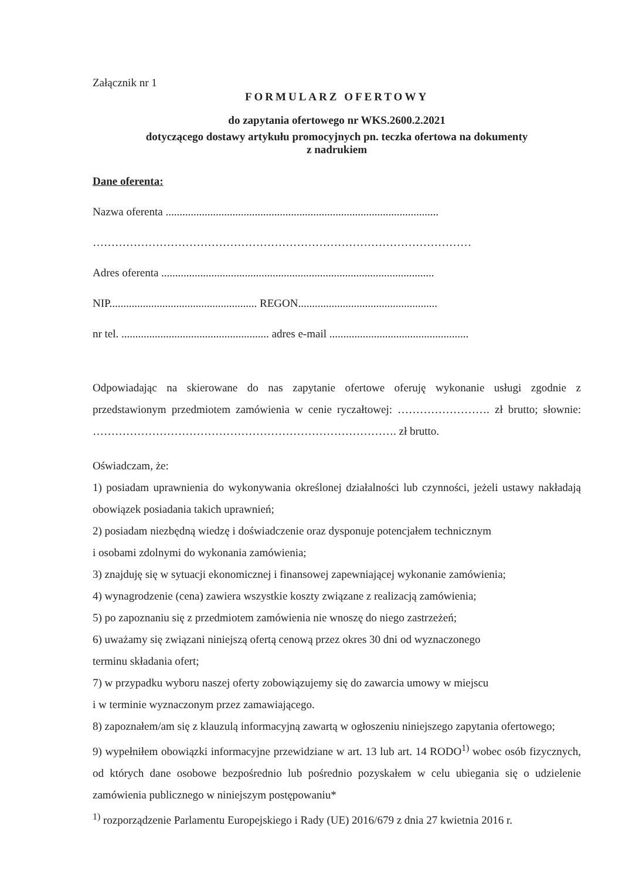Załącznik nr 1
FORMULARZ OFERTOWY
do zapytania ofertowego nr WKS.2600.2.2021
dotyczącego dostawy artykułu promocyjnych pn. teczka ofertowa na dokumenty
z nadrukiem
Dane oferenta:
Nazwa oferenta ..................................................................................................
…………………………………………………………………………………………
Adres oferenta ..................................................................................................
NIP..................................................... REGON..................................................
nr tel. ..................................................... adres e-mail ..................................................
Odpowiadając na skierowane do nas zapytanie ofertowe oferuję wykonanie usługi zgodnie z przedstawionym przedmiotem zamówienia w cenie ryczałtowej: ……………………. zł brutto; słownie: ………………………………………………………………………. zł brutto.
Oświadczam, że:
1) posiadam uprawnienia do wykonywania określonej działalności lub czynności, jeżeli ustawy nakładają obowiązek posiadania takich uprawnień;
2) posiadam niezbędną wiedzę i doświadczenie oraz dysponuje potencjałem technicznym
i osobami zdolnymi do wykonania zamówienia;
3) znajduję się w sytuacji ekonomicznej i finansowej zapewniającej wykonanie zamówienia;
4) wynagrodzenie (cena) zawiera wszystkie koszty związane z realizacją zamówienia;
5) po zapoznaniu się z przedmiotem zamówienia nie wnoszę do niego zastrzeżeń;
6) uważamy się związani niniejszą ofertą cenową przez okres 30 dni od wyznaczonego
terminu składania ofert;
7) w przypadku wyboru naszej oferty zobowiązujemy się do zawarcia umowy w miejscu
i w terminie wyznaczonym przez zamawiającego.
8) zapoznałem/am się z klauzulą informacyjną zawartą w ogłoszeniu niniejszego zapytania ofertowego;
9) wypełniłem obowiązki informacyjne przewidziane w art. 13 lub art. 14 RODO<sup>1)</sup> wobec osób fizycznych, od których dane osobowe bezpośrednio lub pośrednio pozyskałem w celu ubiegania się o udzielenie zamówienia publicznego w niniejszym postępowaniu*
<sup>1)</sup> rozporządzenie Parlamentu Europejskiego i Rady (UE) 2016/679 z dnia 27 kwietnia 2016 r.